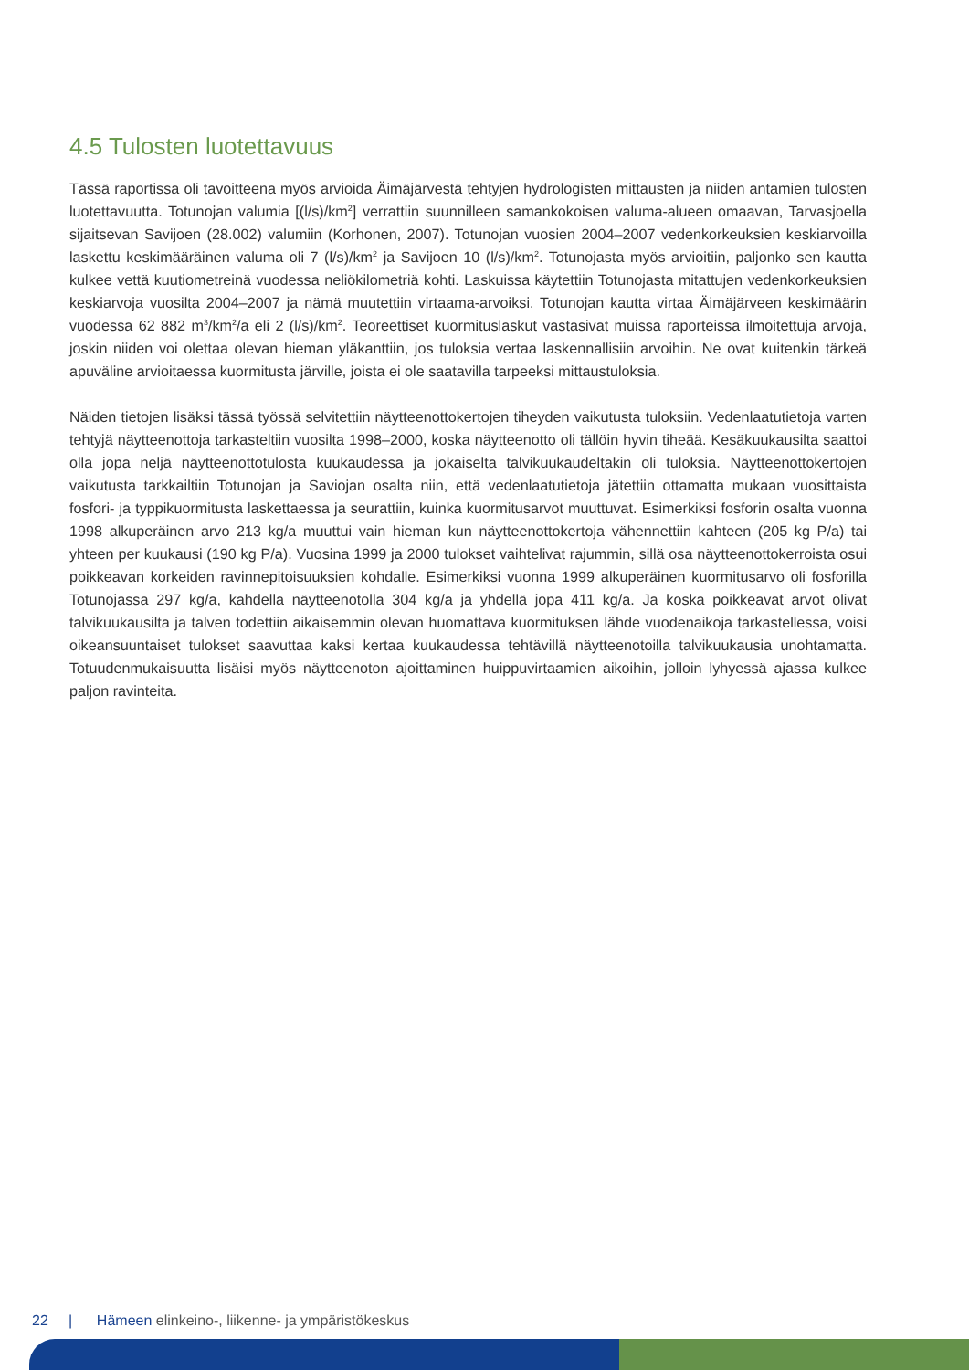4.5 Tulosten luotettavuus
Tässä raportissa oli tavoitteena myös arvioida Äimäjärvestä tehtyjen hydrologisten mittausten ja niiden antamien tulosten luotettavuutta. Totunojan valumia [(l/s)/km<sup>2</sup>] verrattiin suunnilleen samankokoisen valuma-alueen omaavan, Tarvasjoella sijaitsevan Savijoen (28.002) valumiin (Korhonen, 2007). Totunojan vuosien 2004–2007 vedenkorkeuksien keskiarvoilla laskettu keskimääräinen valuma oli 7 (l/s)/km<sup>2</sup> ja Savijoen 10 (l/s)/km<sup>2</sup>. Totunojasta myös arvioitiin, paljonko sen kautta kulkee vettä kuutiometreinä vuodessa neliökilometriä kohti. Laskuissa käytettiin Totunojasta mitattujen vedenkorkeuksien keskiarvoja vuosilta 2004–2007 ja nämä muutettiin virtaama-arvoiksi. Totunojan kautta virtaa Äimäjärveen keskimäärin vuodessa 62 882 m<sup>3</sup>/km<sup>2</sup>/a eli 2 (l/s)/km<sup>2</sup>. Teoreettiset kuormituslaskut vastasivat muissa raporteissa ilmoitettuja arvoja, joskin niiden voi olettaa olevan hieman yläkanttiin, jos tuloksia vertaa laskennallisiin arvoihin. Ne ovat kuitenkin tärkeä apuväline arvioitaessa kuormitusta järville, joista ei ole saatavilla tarpeeksi mittaustuloksia.
Näiden tietojen lisäksi tässä työssä selvitettiin näytteenottokertojen tiheyden vaikutusta tuloksiin. Vedenlaatutietoja varten tehtyjä näytteenottoja tarkasteltiin vuosilta 1998–2000, koska näytteenotto oli tällöin hyvin tiheää. Kesäkuukausilta saattoi olla jopa neljä näytteenottotulosta kuukaudessa ja jokaiselta talvikuukaudeltakin oli tuloksia. Näytteenottokertojen vaikutusta tarkkailtiin Totunojan ja Saviojan osalta niin, että vedenlaatutietoja jätettiin ottamatta mukaan vuosittaista fosfori- ja typpikuormitusta laskettaessa ja seurattiin, kuinka kuormitusarvot muuttuvat. Esimerkiksi fosforin osalta vuonna 1998 alkuperäinen arvo 213 kg/a muuttui vain hieman kun näytteenottokertoja vähennettiin kahteen (205 kg P/a) tai yhteen per kuukausi (190 kg P/a). Vuosina 1999 ja 2000 tulokset vaihtelivat rajummin, sillä osa näytteenottokerroista osui poikkeavan korkeiden ravinnepitoisuuksien kohdalle. Esimerkiksi vuonna 1999 alkuperäinen kuormitusarvo oli fosforilla Totunojassa 297 kg/a, kahdella näytteenotolla 304 kg/a ja yhdellä jopa 411 kg/a. Ja koska poikkeavat arvot olivat talvikuukausilta ja talven todettiin aikaisemmin olevan huomattava kuormituksen lähde vuodenaikoja tarkastellessa, voisi oikeansuuntaiset tulokset saavuttaa kaksi kertaa kuukaudessa tehtävillä näytteenotoilla talvikuukausia unohtamatta. Totuudenmukaisuutta lisäisi myös näytteenoton ajoittaminen huippuvirtaamien aikoihin, jolloin lyhyessä ajassa kulkee paljon ravinteita.
22 | Hämeen elinkeino-, liikenne- ja ympäristökeskus